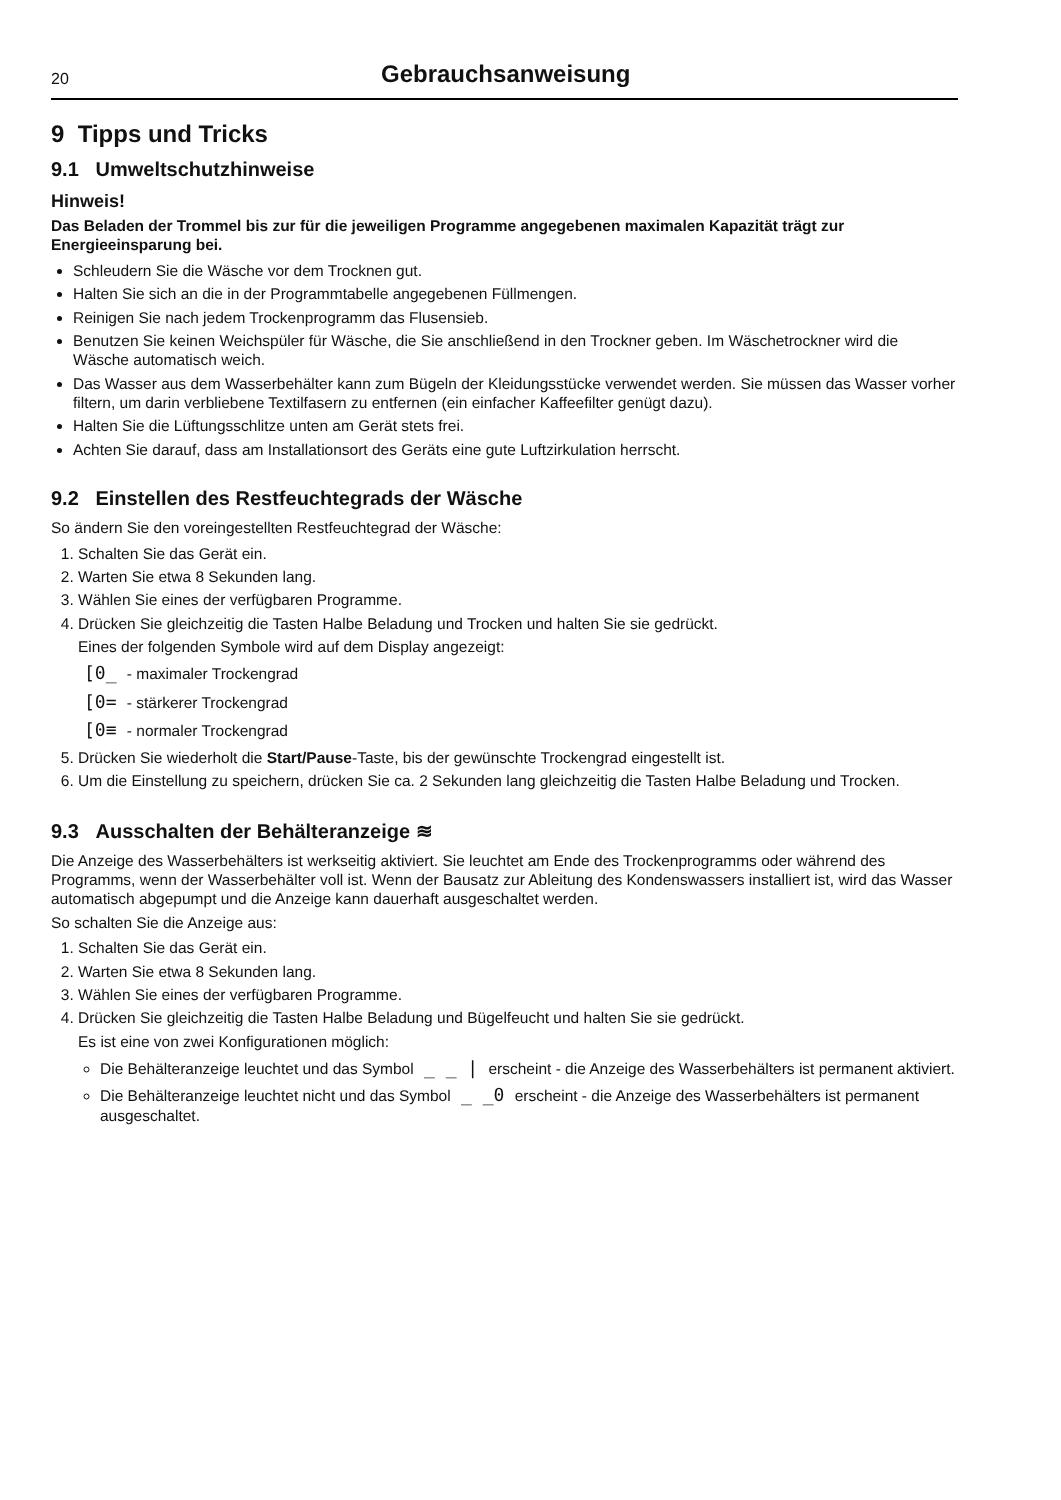20 Gebrauchsanweisung
9 Tipps und Tricks
9.1 Umweltschutzhinweise
Hinweis!
Das Beladen der Trommel bis zur für die jeweiligen Programme angegebenen maximalen Kapazität trägt zur Energieeinsparung bei.
Schleudern Sie die Wäsche vor dem Trocknen gut.
Halten Sie sich an die in der Programmtabelle angegebenen Füllmengen.
Reinigen Sie nach jedem Trockenprogramm das Flusensieb.
Benutzen Sie keinen Weichspüler für Wäsche, die Sie anschließend in den Trockner geben. Im Wäschetrockner wird die Wäsche automatisch weich.
Das Wasser aus dem Wasserbehälter kann zum Bügeln der Kleidungsstücke verwendet werden. Sie müssen das Wasser vorher filtern, um darin verbliebene Textilfasern zu entfernen (ein einfacher Kaffeefilter genügt dazu).
Halten Sie die Lüftungsschlitze unten am Gerät stets frei.
Achten Sie darauf, dass am Installationsort des Geräts eine gute Luftzirkulation herrscht.
9.2 Einstellen des Restfeuchtegrads der Wäsche
So ändern Sie den voreingestellten Restfeuchtegrad der Wäsche:
1. Schalten Sie das Gerät ein.
2. Warten Sie etwa 8 Sekunden lang.
3. Wählen Sie eines der verfügbaren Programme.
4. Drücken Sie gleichzeitig die Tasten Halbe Beladung und Trocken und halten Sie sie gedrückt.
Eines der folgenden Symbole wird auf dem Display angezeigt:
[0_ - maximaler Trockengrad
[0= - stärkerer Trockengrad
[0≡ - normaler Trockengrad
5. Drücken Sie wiederholt die Start/Pause-Taste, bis der gewünschte Trockengrad eingestellt ist.
6. Um die Einstellung zu speichern, drücken Sie ca. 2 Sekunden lang gleichzeitig die Tasten Halbe Beladung und Trocken.
9.3 Ausschalten der Behälteranzeige ≋
Die Anzeige des Wasserbehälters ist werkseitig aktiviert. Sie leuchtet am Ende des Trockenprogramms oder während des Programms, wenn der Wasserbehälter voll ist. Wenn der Bausatz zur Ableitung des Kondenswassers installiert ist, wird das Wasser automatisch abgepumpt und die Anzeige kann dauerhaft ausgeschaltet werden.
So schalten Sie die Anzeige aus:
1. Schalten Sie das Gerät ein.
2. Warten Sie etwa 8 Sekunden lang.
3. Wählen Sie eines der verfügbaren Programme.
4. Drücken Sie gleichzeitig die Tasten Halbe Beladung und Bügelfeucht und halten Sie sie gedrückt.
Es ist eine von zwei Konfigurationen möglich:
Die Behälteranzeige leuchtet und das Symbol _ _ | erscheint - die Anzeige des Wasserbehälters ist permanent aktiviert.
Die Behälteranzeige leuchtet nicht und das Symbol _ _0 erscheint - die Anzeige des Wasserbehälters ist permanent ausgeschaltet.